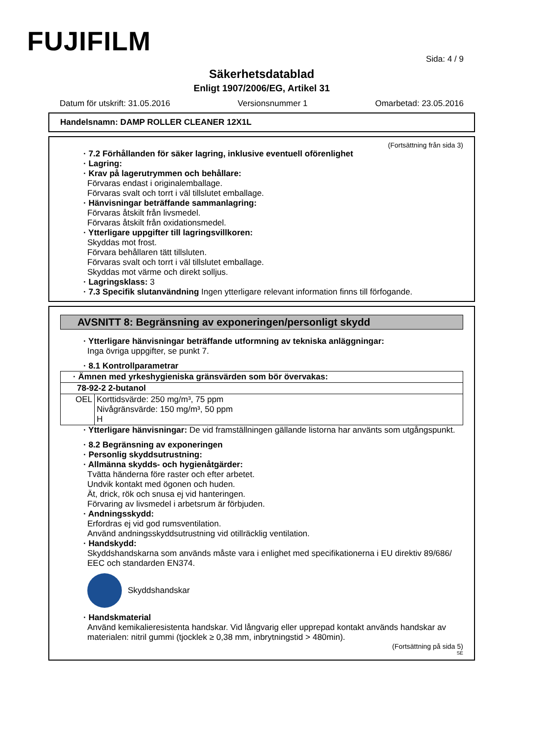FUJIFILM
Sida: 4 / 9
Säkerhetsdatablad
Enligt 1907/2006/EG, Artikel 31
Datum för utskrift: 31.05.2016 Versionsnummer 1 Omarbetad: 23.05.2016
Handelsnamn: DAMP ROLLER CLEANER 12X1L
(Fortsättning från sida 3)
· 7.2 Förhållanden för säker lagring, inklusive eventuell oförenlighet
· Lagring:
· Krav på lagerutrymmen och behållare:
Förvaras endast i originalemballage.
Förvaras svalt och torrt i väl tillslutet emballage.
· Hänvisningar beträffande sammanlagring:
Förvaras åtskilt från livsmedel.
Förvaras åtskilt från oxidationsmedel.
· Ytterligare uppgifter till lagringsvillkoren:
Skyddas mot frost.
Förvara behållaren tätt tillsluten.
Förvaras svalt och torrt i väl tillslutet emballage.
Skyddas mot värme och direkt solljus.
· Lagringsklass: 3
· 7.3 Specifik slutanvändning Ingen ytterligare relevant information finns till förfogande.
AVSNITT 8: Begränsning av exponeringen/personligt skydd
· Ytterligare hänvisningar beträffande utformning av tekniska anläggningar:
Inga övriga uppgifter, se punkt 7.
· 8.1 Kontrollparametrar
| · Ämnen med yrkeshygieniska gränsvärden som bör övervakas: | |
| 78-92-2 2-butanol | |
| OEL | Korttidsvärde: 250 mg/m³, 75 ppm Nivågränsvärde: 150 mg/m³, 50 ppm H |
· Ytterligare hänvisningar: De vid framställningen gällande listorna har använts som utgångspunkt.
· 8.2 Begränsning av exponeringen
· Personlig skyddsutrustning:
· Allmänna skydds- och hygienåtgärder:
Tvätta händerna före raster och efter arbetet.
Undvik kontakt med ögonen och huden.
Ät, drick, rök och snusa ej vid hanteringen.
Förvaring av livsmedel i arbetsrum är förbjuden.
· Andningsskydd:
Erfordras ej vid god rumsventilation.
Använd andningsskyddsutrustning vid otillräcklig ventilation.
· Handskydd:
Skyddshandskarna som används måste vara i enlighet med specifikationerna i EU direktiv 89/686/ EEC och standarden EN374.
Skyddshandskar
· Handskmaterial
Använd kemikalieresistenta handskar. Vid långvarig eller upprepad kontakt används handskar av materialen: nitril gummi (tjocklek ≥ 0,38 mm, inbrytningstid > 480min).
(Fortsättning på sida 5)
SE